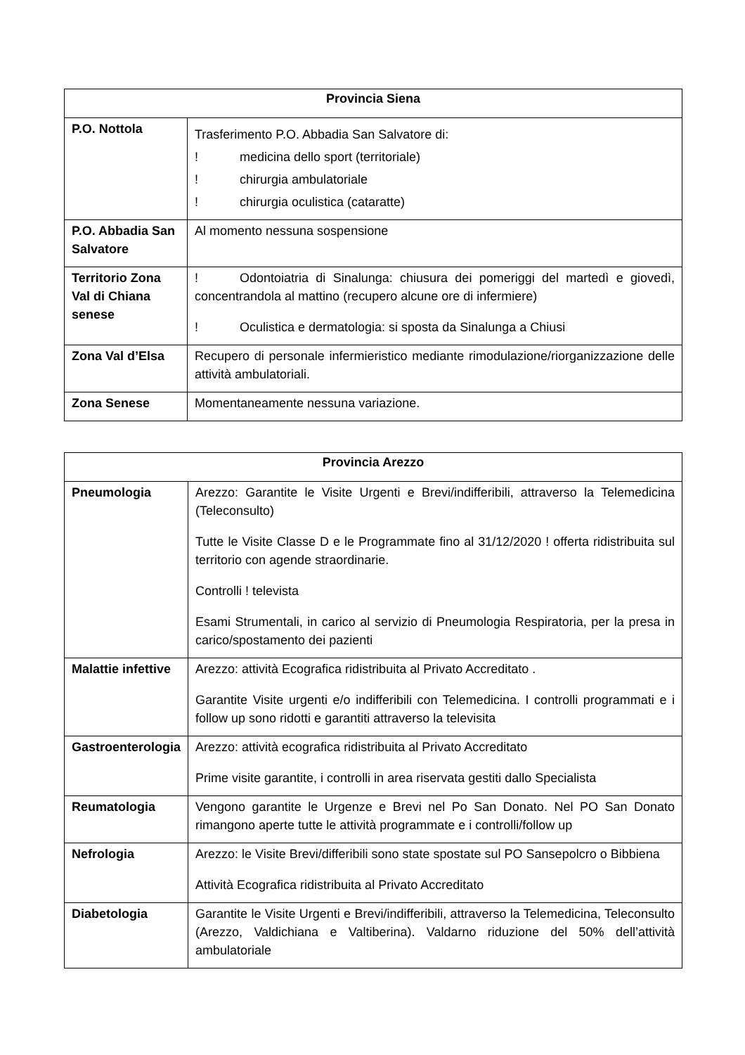| Provincia Siena | |
| --- | --- |
| P.O. Nottola | Trasferimento P.O. Abbadia San Salvatore di: ! medicina dello sport (territoriale) ! chirurgia ambulatoriale ! chirurgia oculistica (cataratte) |
| P.O. Abbadia San Salvatore | Al momento nessuna sospensione |
| Territorio Zona Val di Chiana senese | ! Odontoiatria di Sinalunga: chiusura dei pomeriggi del martedì e giovedì, concentrandola al mattino (recupero alcune ore di infermiere) ! Oculistica e dermatologia: si sposta da Sinalunga a Chiusi |
| Zona Val d’Elsa | Recupero di personale infermieristico mediante rimodulazione/riorganizzazione delle attività ambulatoriali. |
| Zona Senese | Momentaneamente nessuna variazione. |
| Provincia Arezzo | |
| --- | --- |
| Pneumologia | Arezzo: Garantite le Visite Urgenti e Brevi/indifferibili, attraverso la Telemedicina (Teleconsulto) Tutte le Visite Classe D e le Programmate fino al 31/12/2020 ! offerta ridistribuita sul territorio con agende straordinarie. Controlli ! televista Esami Strumentali, in carico al servizio di Pneumologia Respiratoria, per la presa in carico/spostamento dei pazienti |
| Malattie infettive | Arezzo: attività Ecografica ridistribuita al Privato Accreditato . Garantite Visite urgenti e/o indifferibili con Telemedicina. I controlli programmati e i follow up sono ridotti e garantiti attraverso la televisita |
| Gastroenterologia | Arezzo: attività ecografica ridistribuita al Privato Accreditato Prime visite garantite, i controlli in area riservata gestiti dallo Specialista |
| Reumatologia | Vengono garantite le Urgenze e Brevi nel Po San Donato. Nel PO San Donato rimangono aperte tutte le attività programmate e i controlli/follow up |
| Nefrologia | Arezzo: le Visite Brevi/differibili sono state spostate sul PO Sansepolcro o Bibbiena Attività Ecografica ridistribuita al Privato Accreditato |
| Diabetologia | Garantite le Visite Urgenti e Brevi/indifferibili, attraverso la Telemedicina, Teleconsulto (Arezzo, Valdichiana e Valtiberina). Valdarno riduzione del 50% dell’attività ambulatoriale |